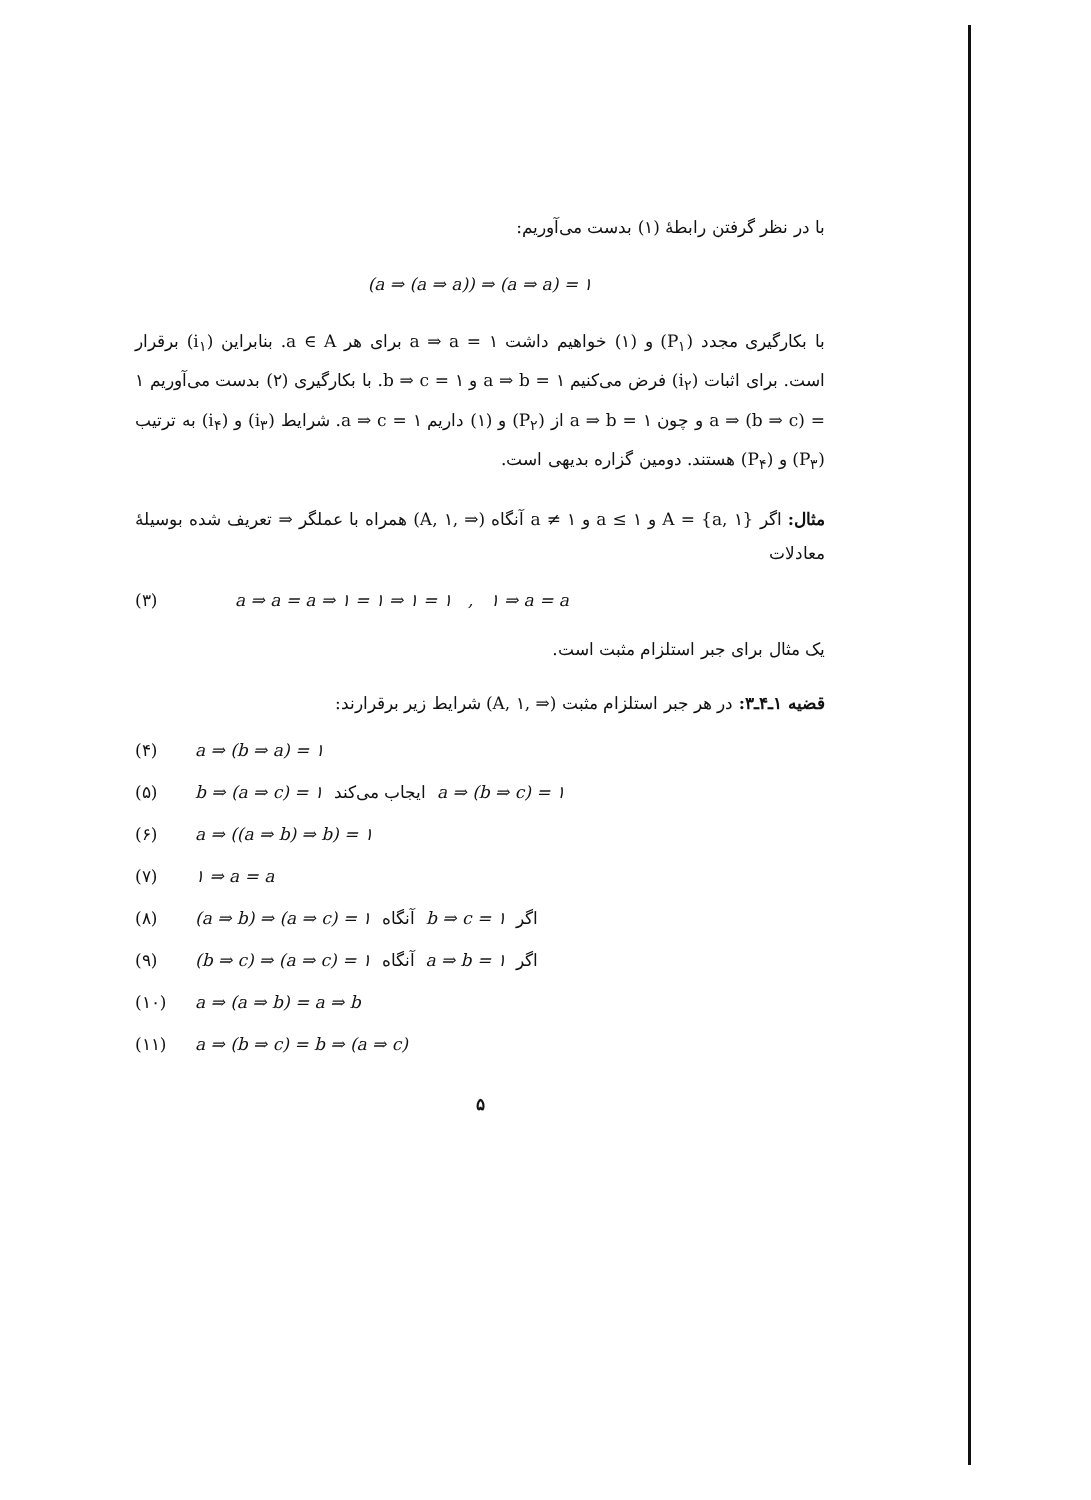با در نظر گرفتن رابطهٔ (۱) بدست می‌آوریم:
(a ⇒ (a ⇒ a)) ⇒ (a ⇒ a) = ۱
با بکارگیری مجدد (P<sub>۱</sub>) و (۱) خواهیم داشت ۱ = a ⇒ a برای هر a ∈ A. بنابراین (i<sub>۱</sub>) برقرار است. برای اثبات (i<sub>۲</sub>) فرض می‌کنیم ۱ = a ⇒ b و ۱ = b ⇒ c. با بکارگیری (۲) بدست می‌آوریم ۱ = (a ⇒ (b ⇒ c و چون ۱ = a ⇒ b از (P<sub>۲</sub>) و (۱) داریم ۱ = a ⇒ c. شرایط (i<sub>۳</sub>) و (i<sub>۴</sub>) به ترتیب (P<sub>۳</sub>) و (P<sub>۴</sub>) هستند. دومین گزاره بدیهی است.
مثال: اگر {A = {a, ۱ و ۱ ≥ a و ۱ ≠ a آنگاه (⇒ ,A, ۱) همراه با عملگر ⇒ تعریف شده بوسیلهٔ معادلات
(۳) a ⇒ a = a ⇒ ۱ = ۱ ⇒ ۱ = ۱ , ۱ ⇒ a = a
یک مثال برای جبر استلزام مثبت است.
قضیه ۱ـ۴ـ۳: در هر جبر استلزام مثبت (⇒ ,A, ۱) شرایط زیر برقرارند:
(۴) a ⇒ (b ⇒ a) = ۱
(۵) b ⇒ (a ⇒ c) = ۱ ایجاب می‌کند a ⇒ (b ⇒ c) = ۱
(۶) a ⇒ ((a ⇒ b) ⇒ b) = ۱
(۷) ۱ ⇒ a = a
(۸) (a ⇒ b) ⇒ (a ⇒ c) = ۱ آنگاه b ⇒ c = ۱ اگر
(۹) (b ⇒ c) ⇒ (a ⇒ c) = ۱ آنگاه a ⇒ b = ۱ اگر
(۱۰) a ⇒ (a ⇒ b) = a ⇒ b
(۱۱) a ⇒ (b ⇒ c) = b ⇒ (a ⇒ c)
۵